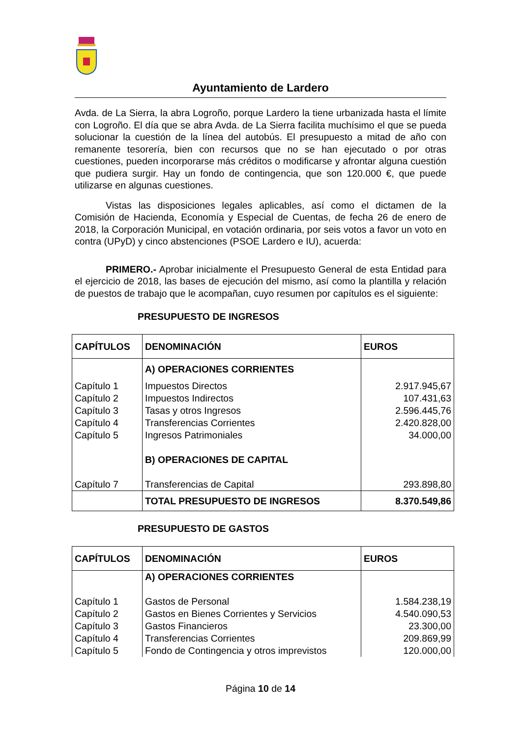Ayuntamiento de Lardero
Avda. de La Sierra, la abra Logroño, porque Lardero la tiene urbanizada hasta el límite con Logroño. El día que se abra Avda. de La Sierra facilita muchísimo el que se pueda solucionar la cuestión de la línea del autobús. El presupuesto a mitad de año con remanente tesorería, bien con recursos que no se han ejecutado o por otras cuestiones, pueden incorporarse más créditos o modificarse y afrontar alguna cuestión que pudiera surgir. Hay un fondo de contingencia, que son 120.000 €, que puede utilizarse en algunas cuestiones.
Vistas las disposiciones legales aplicables, así como el dictamen de la Comisión de Hacienda, Economía y Especial de Cuentas, de fecha 26 de enero de 2018, la Corporación Municipal, en votación ordinaria, por seis votos a favor un voto en contra (UPyD) y cinco abstenciones (PSOE Lardero e IU), acuerda:
PRIMERO.- Aprobar inicialmente el Presupuesto General de esta Entidad para el ejercicio de 2018, las bases de ejecución del mismo, así como la plantilla y relación de puestos de trabajo que le acompañan, cuyo resumen por capítulos es el siguiente:
PRESUPUESTO DE INGRESOS
| CAPÍTULOS | DENOMINACIÓN | EUROS |
| --- | --- | --- |
| | A) OPERACIONES CORRIENTES | |
| Capítulo 1 | Impuestos Directos | 2.917.945,67 |
| Capítulo 2 | Impuestos Indirectos | 107.431,63 |
| Capítulo 3 | Tasas y otros Ingresos | 2.596.445,76 |
| Capítulo 4 | Transferencias Corrientes | 2.420.828,00 |
| Capítulo 5 | Ingresos Patrimoniales | 34.000,00 |
| | B) OPERACIONES DE CAPITAL | |
| Capítulo 7 | Transferencias de Capital | 293.898,80 |
| | TOTAL PRESUPUESTO DE INGRESOS | 8.370.549,86 |
PRESUPUESTO DE GASTOS
| CAPÍTULOS | DENOMINACIÓN | EUROS |
| --- | --- | --- |
| | A) OPERACIONES CORRIENTES | |
| Capítulo 1 | Gastos de Personal | 1.584.238,19 |
| Capítulo 2 | Gastos en Bienes Corrientes y Servicios | 4.540.090,53 |
| Capítulo 3 | Gastos Financieros | 23.300,00 |
| Capítulo 4 | Transferencias Corrientes | 209.869,99 |
| Capítulo 5 | Fondo de Contingencia y otros imprevistos | 120.000,00 |
Página 10 de 14